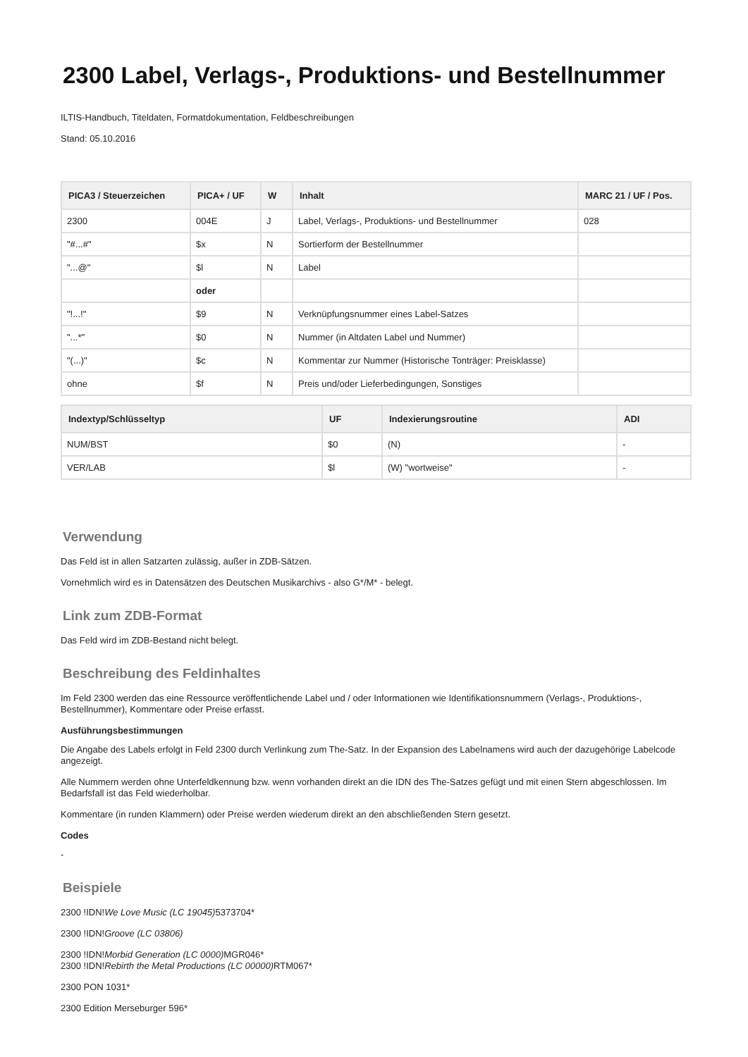2300 Label, Verlags-, Produktions- und Bestellnummer
ILTIS-Handbuch, Titeldaten, Formatdokumentation, Feldbeschreibungen
Stand: 05.10.2016
| PICA3 / Steuerzeichen | PICA+ / UF | W | Inhalt | MARC 21 / UF / Pos. |
| --- | --- | --- | --- | --- |
| 2300 | 004E | J | Label, Verlags-, Produktions- und Bestellnummer | 028 |
| "#...#" | $x | N | Sortierform der Bestellnummer | |
| "...@" | $l | N | Label | |
| | oder | | | |
| "!...!" | $9 | N | Verknüpfungsnummer eines Label-Satzes | |
| "...*" | $0 | N | Nummer (in Altdaten Label und Nummer) | |
| "(...)" | $c | N | Kommentar zur Nummer (Historische Tonträger: Preisklasse) | |
| ohne | $f | N | Preis und/oder Lieferbedingungen, Sonstiges | |
| Indextyp/Schlüsseltyp | UF | Indexierungsroutine | ADI |
| --- | --- | --- | --- |
| NUM/BST | $0 | (N) | - |
| VER/LAB | $l | (W) "wortweise" | - |
Verwendung
Das Feld ist in allen Satzarten zulässig, außer in ZDB-Sätzen.
Vornehmlich wird es in Datensätzen des Deutschen Musikarchivs - also G*/M* - belegt.
Link zum ZDB-Format
Das Feld wird im ZDB-Bestand nicht belegt.
Beschreibung des Feldinhaltes
Im Feld 2300 werden das eine Ressource veröffentlichende Label und / oder Informationen wie Identifikationsnummern (Verlags-, Produktions-, Bestellnummer), Kommentare oder Preise erfasst.
Ausführungsbestimmungen
Die Angabe des Labels erfolgt in Feld 2300 durch Verlinkung zum The-Satz. In der Expansion des Labelnamens wird auch der dazugehörige Labelcode angezeigt.
Alle Nummern werden ohne Unterfeldkennung bzw. wenn vorhanden direkt an die IDN des The-Satzes gefügt und mit einen Stern abgeschlossen. Im Bedarfsfall ist das Feld wiederholbar.
Kommentare (in runden Klammern) oder Preise werden wiederum direkt an den abschließenden Stern gesetzt.
Codes
-
Beispiele
2300 !IDN!We Love Music (LC 19045) 5373704*
2300 !IDN!Groove (LC 03806)
2300 !IDN!Morbid Generation (LC 0000) MGR046*
2300 !IDN!Rebirth the Metal Productions (LC 00000) RTM067*
2300 PON 1031*
2300 Edition Merseburger 596*